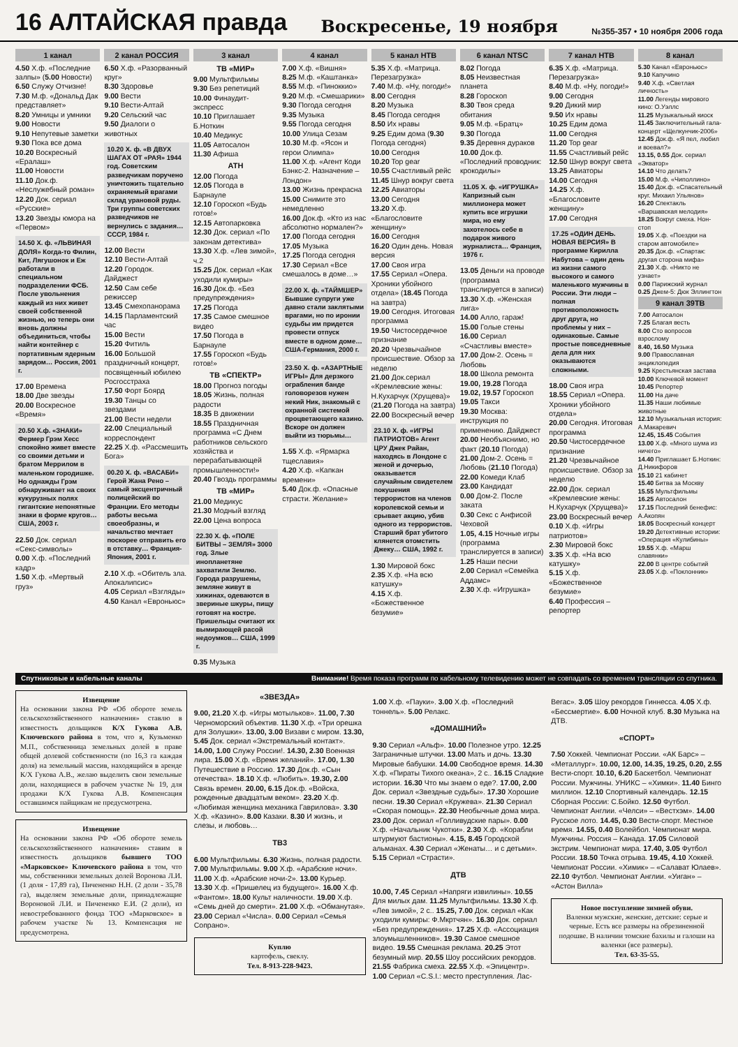16 АЛТАЙСКАЯ правда Воскресенье, 19 ноября №355-357 • 10 ноября 2006 года
1 канал
4.50 Х.ф. «Последние залпы» (5.00 Новости)
6.50 Служу Отчизне!
7.30 М.ф. «Дональд Дак представляет»
8.20 Умницы и умники
9.00 Новости
9.10 Непутевые заметки
9.30 Пока все дома
10.20 Воскресный «Ералаш»
11.00 Новости
11.10 Док.ф. «Неслужебный роман»
12.20 Док. сериал «Русские»
13.20 Звезды юмора на «Первом»
14.50 Х. ф. «ЛЬВИНАЯ ДОЛЯ» Когда-то Филин, Кит, Лягушонок и Еж работали в специальном подразделении ФСБ. После увольнения каждый из них живет своей собственной жизнью, но теперь они вновь должны объединиться, чтобы найти контейнер с портативным ядерным зарядом… Россия, 2001 г.
17.00 Времена
18.00 Две звезды
20.00 Воскресное «Время»
20.50 Х.ф. «ЗНАКИ» Фермер Грэм Хесс спокойно живет вместе со своими детьми и братом Меррилом в маленьком городишке. Но однажды Грэм обнаруживает на своих кукурузных полях гигантские непонятные знаки в форме кругов… США, 2003 г.
22.50 Док. сериал «Секс-символы»
0.00 Х.ф. «Последний кадр»
1.50 Х.ф. «Мертвый груз»
2 канал РОССИЯ
6.50 Х.ф. «Разорванный круг»
8.30 Здоровье
9.00 Вести
9.10 Вести-Алтай
9.20 Сельский час
9.50 Диалоги о животных
10.20 Х. ф. «В ДВУХ ШАГАХ ОТ «РАЯ» 1944 год. Советским разведчикам поручено уничтожить тщательно охраняемый врагами склад урановой руды. Три группы советских разведчиков не вернулись с задания… СССР, 1984 г.
12.00 Вести
12.10 Вести-Алтай
12.20 Городок. Дайджест
12.50 Сам себе режиссер
13.45 Смехопанорама
14.15 Парламентский час
15.00 Вести
15.20 Фитиль
16.00 Большой праздничный концерт, посвященный юбилею Росгосстраха
17.50 Форт Боярд
19.30 Танцы со звездами
21.00 Вести недели
22.00 Специальный корреспондент
22.25 Х.ф. «Рассмешить Бога»
00.20 Х. ф. «ВАСАБИ» Герой Жана Рено – самый эксцентричный полицейский во Франции. Его методы работы весьма своеобразны, и начальство мечтает поскорее отправить его в отставку… Франция-Япония, 2001 г.
2.10 Х.ф. «Обитель зла. Апокалипсис»
4.05 Сериал «Взгляды»
4.50 Канал «Евроньюс»
3 канал
ТВ «МИР»
9.00 Мультфильмы
9.30 Без репетиций
10.00 Финаудит-экспресс
10.10 Приглашает Б.Ноткин
10.40 Медикус
11.05 Автосалон
11.30 Афиша
АТН
12.00 Погода
12.05 Погода в Барнауле
12.10 Гороскоп «Будь готов!»
12.15 Автопарковка
12.30 Док. сериал «По законам детектива»
13.30 Х.ф. «Лев зимой», ч.2
15.25 Док. сериал «Как уходили кумиры»
16.30 Док.ф. «Без предупреждения»
17.25 Погода
17.35 Самое смешное видео
17.50 Погода в Барнауле
17.55 Гороскоп «Будь готов!»
ТВ «СПЕКТР»
18.00 Прогноз погоды
18.05 Жизнь, полная радости
18.35 В движении
18.55 Праздничная программа «С Днем работников сельского хозяйства и перерабатывающей промышленности!»
20.40 Гвоздь программы
ТВ «МИР»
21.00 Медикус
21.30 Модный взгляд
22.00 Цена вопроса
22.30 Х. ф. «ПОЛЕ БИТВЫ – ЗЕМЛЯ» 3000 год. Злые инопланетяне захватили Землю. Города разрушены, земляне живут в хижинах, одеваются в звериные шкуры, пищу готовят на костре. Пришельцы считают их вымирающей расой недоумков… США, 1999 г.
0.35 Музыка
4 канал
7.00 Х.ф. «Вишня»
8.25 М.ф. «Каштанка»
8.55 М.ф. «Пиноккио»
9.20 М.ф. «Смешарики»
9.30 Погода сегодня
9.35 Музыка
9.55 Погода сегодня
10.00 Улица Сезам
10.30 М.ф. «Ясон и герои Олимпа»
11.00 Х.ф. «Агент Коди Бэнкс-2. Назначение – Лондон»
13.00 Жизнь прекрасна
15.00 Снимите это немедленно
16.00 Док.ф. «Кто из нас абсолютно нормален?»
17.00 Погода сегодня
17.05 Музыка
17.25 Погода сегодня
17.30 Сериал «Все смешалось в доме…»
22.00 Х. ф. «ТАЙМШЕР» Бывшие супруги уже давно стали заклятыми врагами, но по иронии судьбы им придется провести отпуск вместе в одном доме… США-Германия, 2000 г.
23.50 Х. ф. «АЗАРТНЫЕ ИГРЫ» Для дерзкого ограбления банде головорезов нужен некий Ник, знакомый с охранной системой процветающего казино. Вскоре он должен выйти из тюрьмы…
1.55 Х.ф. «Ярмарка тщеславия»
4.20 Х.ф. «Капкан времени»
5.40 Док.ф. «Опасные страсти. Желание»
5 канал НТВ
5.35 Х.ф. «Матрица. Перезагрузка»
7.40 М.ф. «Ну, погоди!»
8.00 Сегодня
8.20 Музыка
8.45 Погода сегодня
8.50 Их нравы
9.25 Едим дома (9.30 Погода сегодня)
10.00 Сегодня
10.20 Top gear
10.55 Счастливый рейс
11.45 Шнур вокруг света
12.25 Авиаторы
13.00 Сегодня
13.20 Х.ф. «Благословите женщину»
16.00 Сегодня
16.20 Один день. Новая версия
17.00 Своя игра
17.55 Сериал «Опера. Хроники убойного отдела» (18.45 Погода на завтра)
19.00 Сегодня. Итоговая программа
19.50 Чистосердечное признание
20.20 Чрезвычайное происшествие. Обзор за неделю
21.00 Док.сериал «Кремлевские жены: Н.Кухарчук (Хрущева)» (21.20 Погода на завтра)
22.00 Воскресный вечер
23.10 Х. ф. «ИГРЫ ПАТРИОТОВ» Агент ЦРУ Джек Райан, находясь в Лондоне с женой и дочерью, оказывается случайным свидетелем покушения террористов на членов королевской семьи и срывает акцию, убив одного из террористов. Старший брат убитого клянется отомстить Джеку… США, 1992 г.
1.30 Мировой бокс
2.35 Х.ф. «На всю катушку»
4.15 Х.ф. «Божественное безумие»
6 канал NTSC
8.02 Погода
8.05 Неизвестная планета
8.28 Гороскоп
8.30 Твоя среда обитания
9.05 М.ф. «Братц»
9.30 Погода
9.35 Деревня дураков
10.00 Док.ф. «Последний проводник: крокодилы»
11.05 Х. ф. «ИГРУШКА» Капризный сын миллионера может купить все игрушки мира, но ему захотелось себе в подарок живого журналиста… Франция, 1976 г.
13.05 Деньги на проводе (программа транслируется в записи)
13.30 Х.ф. «Женская лига»
14.00 Алло, гараж!
15.00 Голые стены
16.00 Сериал «Счастливы вместе»
17.00 Дом-2. Осень = Любовь
18.00 Школа ремонта
19.00, 19.28 Погода
19.02, 19.57 Гороскоп
19.05 Такси
19.30 Москва: инструкция по применению. Дайджест
20.00 Необъяснимо, но факт (20.10 Погода)
21.00 Дом-2. Осень = Любовь (21.10 Погода)
22.00 Комеди Клаб
23.00 Кандидат
0.00 Дом-2. После заката
0.30 Секс с Анфисой Чеховой
1.05, 4.15 Ночные игры (программа транслируется в записи)
1.25 Наши песни
2.00 Сериал «Семейка Аддамс»
2.30 Х.ф. «Игрушка»
7 канал НТВ
6.35 Х.ф. «Матрица. Перезагрузка»
8.40 М.ф. «Ну, погоди!»
9.00 Сегодня
9.20 Дикий мир
9.50 Их нравы
10.25 Едим дома
11.00 Сегодня
11.20 Top gear
11.55 Счастливый рейс
12.50 Шнур вокруг света
13.25 Авиаторы
14.00 Сегодня
14.25 Х.ф. «Благословите женщину»
17.00 Сегодня
17.25 «ОДИН ДЕНЬ. НОВАЯ ВЕРСИЯ» В программе Кирилла Набутова – один день из жизни самого высокого и самого маленького мужчины в России. Эти люди – полная противоположность друг друга, но проблемы у них – одинаковые. Самые простые повседневные дела для них оказываются сложными.
18.00 Своя игра
18.55 Сериал «Опера. Хроники убойного отдела»
20.00 Сегодня. Итоговая программа
20.50 Чистосердечное признание
21.20 Чрезвычайное происшествие. Обзор за неделю
22.00 Док. сериал «Кремлевские жены: Н.Кухарчук (Хрущева)»
23.00 Воскресный вечер
0.10 Х.ф. «Игры патриотов»
2.30 Мировой бокс
3.35 Х.ф. «На всю катушку»
5.15 Х.ф. «Божественное безумие»
6.40 Профессия – репортер
8 канал
5.30 Канал «Евроньюс»
9.10 Капучино
9.40 Х.ф. «Светлая личность»
11.00 Легенды мирового кино: О.Уэллс
11.25 Музыкальный киоск
11.45 Заключительный гала-концерт «Щелкунчик-2006»
12.45 Док.ф. «Я пел, любил и воевал?»
13.15, 0.55 Док. сериал «Экватор»
14.10 Что делать?
15.00 М.ф. «Чиполлино»
15.40 Док.ф. «Спасательный круг. Михаил Ульянов»
16.20 Спектакль «Варшавская мелодия»
18.25 Вокруг смеха. Нон-стоп
19.05 Х.ф. «Поездки на старом автомобиле»
20.35 Док.ф. «Спартак: другая сторона мифа»
21.30 Х.ф. «Никто не узнает»
0.00 Парижский журнал
0.25 Джем-5: Дюк Эллингтон
9 канал 39ТВ
7.00 Автосалон
7.25 Благая весть
8.00 Сто вопросов взрослому
8.40, 16.50 Музыка
9.00 Православная энциклопедия
9.25 Крестьянская застава
10.00 Ключевой момент
10.45 Репортер
11.00 На даче
11.35 Наши любимые животные
12.10 Музыкальная история: А.Макаревич
12.45, 15.45 События
13.00 Х.ф. «Много шума из ничего»
14.40 Приглашает Б.Ноткин: Д.Никифоров
15.10 21 кабинет
15.40 Битва за Москву
15.55 Мультфильмы
16.25 Автосалон
17.15 Последний бенефис: А.Акопян
18.05 Воскресный концерт
19.20 Детективные истории: «Операция «Кулибины»
19.55 Х.ф. «Марш славянки»
22.00 В центре событий
23.05 Х.ф. «Поклонник»
Спутниковые и кабельные каналы Внимание! Время показа программ по кабельному телевидению может не совпадать со временем трансляции со спутника.
Извещение
На основании закона РФ «Об обороте земель сельскохозяйственного назначения» ставлю в известность дольщиков К/Х Гукова А.В. Ключевского района в том, что я, Кузьменко М.П., собственница земельных долей в праве общей долевой собственности (по 16,3 га каждая доля) на земельный массив, находящийся в аренде К/Х Гукова А.В., желаю выделить свои земельные доли, находящиеся в рабочем участке № 19, для продажи К/Х Гукова А.В. Компенсация оставшимся пайщикам не предусмотрена.
Извещение
На основании закона РФ «Об обороте земель сельскохозяйственного назначения» ставим в известность дольщиков бывшего ТОО «Марковское» Ключевского района в том, что мы, собственники земельных долей Воронова Л.И. (1 доля - 17,89 га), Пичененко Н.Н. (2 доли - 35,78 га), выделяем земельные доли, принадлежащие Вороновой Л.И. и Пичененко Е.И. (2 доли), из невостребованного фонда ТОО «Марковское» в рабочем участке № 13. Компенсация не предусмотрена.
«ЗВЕЗДА»
9.00, 21.20 Х.ф. «Игры мотыльков». 11.00, 7.30 Черноморский объектив. 11.30 Х.ф. «Три орешка для Золушки». 13.00, 3.00 Визави с миром. 13.30, 5.45 Док. сериал «Экстремальный контакт». 14.00, 1.00 Служу России!. 14.30, 2.30 Военная лира. 15.00 Х.ф. «Время желаний». 17.00, 1.30 Путешествие в Россию. 17.30 Док.ф. «Сын отечества». 18.10 Х.ф. «Любить». 19.30, 2.00 Связь времен. 20.00, 6.15 Док.ф. «Войска, рожденные двадцатым веком». 23.20 Х.ф. «Любимая женщина механика Гаврилова». 3.30 Х.ф. «Казино». 8.00 Казаки. 8.30 И жизнь, и слезы, и любовь…
ТВ3
6.00 Мультфильмы. 6.30 Жизнь, полная радости. 7.00 Мультфильмы. 9.00 Х.ф. «Арабские ночи». 11.00 Х.ф. «Арабские ночи-2». 13.00 Курьер. 13.30 Х.ф. «Пришелец из будущего». 16.00 Х.ф. «Фантом». 18.00 Культ наличности. 19.00 Х.ф. «Семь дней до смерти». 21.00 Х.ф. «Обманутая». 23.00 Сериал «Числа». 0.00 Сериал «Семья Сопрано».
Куплю
картофель, свеклу.
Тел. 8-913-228-9423.
1.00 Х.ф. «Пауки». 3.00 Х.ф. «Последний тоннель». 5.00 Релакс.
«ДОМАШНИЙ»
9.30 Сериал «Альф». 10.00 Полезное утро. 12.25 Заграничные штучки. 13.00 Мать и дочь. 13.30 Мировые бабушки. 14.00 Свободное время. 14.30 Х.ф. «Пираты Тихого океана», 2 с.. 16.15 Сладкие истории. 16.30 Что мы знаем о еде?. 17.00, 2.00 Док. сериал «Звездные судьбы». 17.30 Хорошие песни. 19.30 Сериал «Кружева». 21.30 Сериал «Скорая помощь». 22.30 Необычные дома мира. 23.00 Док. сериал «Голливудские пары». 0.00 Х.ф. «Начальник Чукотки». 2.30 Х.ф. «Корабли штурмуют бастионы». 4.15, 8.45 Городской альманах. 4.30 Сериал «Женаты… и с детьми». 5.15 Сериал «Страсти».
ДТВ
10.00, 7.45 Сериал «Напряги извилины». 10.55 Для милых дам. 11.25 Мультфильмы. 13.30 Х.ф. «Лев зимой», 2 с.. 15.25, 7.00 Док. сериал «Как уходили кумиры: Ф.Мкртчян». 16.30 Док. сериал «Без предупреждения». 17.25 Х.ф. «Ассоциация злоумышленников». 19.30 Самое смешное видео. 19.55 Смешная реклама. 20.25 Этот безумный мир. 20.55 Шоу российских рекордов. 21.55 Фабрика смеха. 22.55 Х.ф. «Эпицентр». 1.00 Сериал «C.S.I.: место преступления. Лас-
Вегас». 3.05 Шоу рекордов Гиннесса. 4.05 Х.ф. «Бессмертие». 6.00 Ночной клуб. 8.30 Музыка на ДТВ.
«СПОРТ»
7.50 Хоккей. Чемпионат России. «АК Барс» – «Металлург». 10.00, 12.00, 14.35, 19.25, 0.20, 2.55 Вести-спорт. 10.10, 6.20 Баскетбол. Чемпионат России. Мужчины. УНИКС – «Химки». 11.40 Бинго миллион. 12.10 Спортивный календарь. 12.15 Сборная России: С.Бойко. 12.50 Футбол. Чемпионат Англии. «Челси» – «Вестхэм». 14.00 Русское лото. 14.45, 0.30 Вести-спорт. Местное время. 14.55, 0.40 Волейбол. Чемпионат мира. Мужчины. Россия – Канада. 17.05 Силовой экстрим. Чемпионат мира. 17.40, 3.05 Футбол России. 18.50 Точка отрыва. 19.45, 4.10 Хоккей. Чемпионат России. «Химик» – «Салават Юлаев». 22.10 Футбол. Чемпионат Англии. «Уиган» – «Астон Вилла»
Новое поступление зимней обуви.
Валенки мужские, женские, детские: серые и черные. Есть все размеры на обрезиненной подошве. В наличии томские бахилы и галоши на валенки (все размеры).
Тел. 63-35-55.